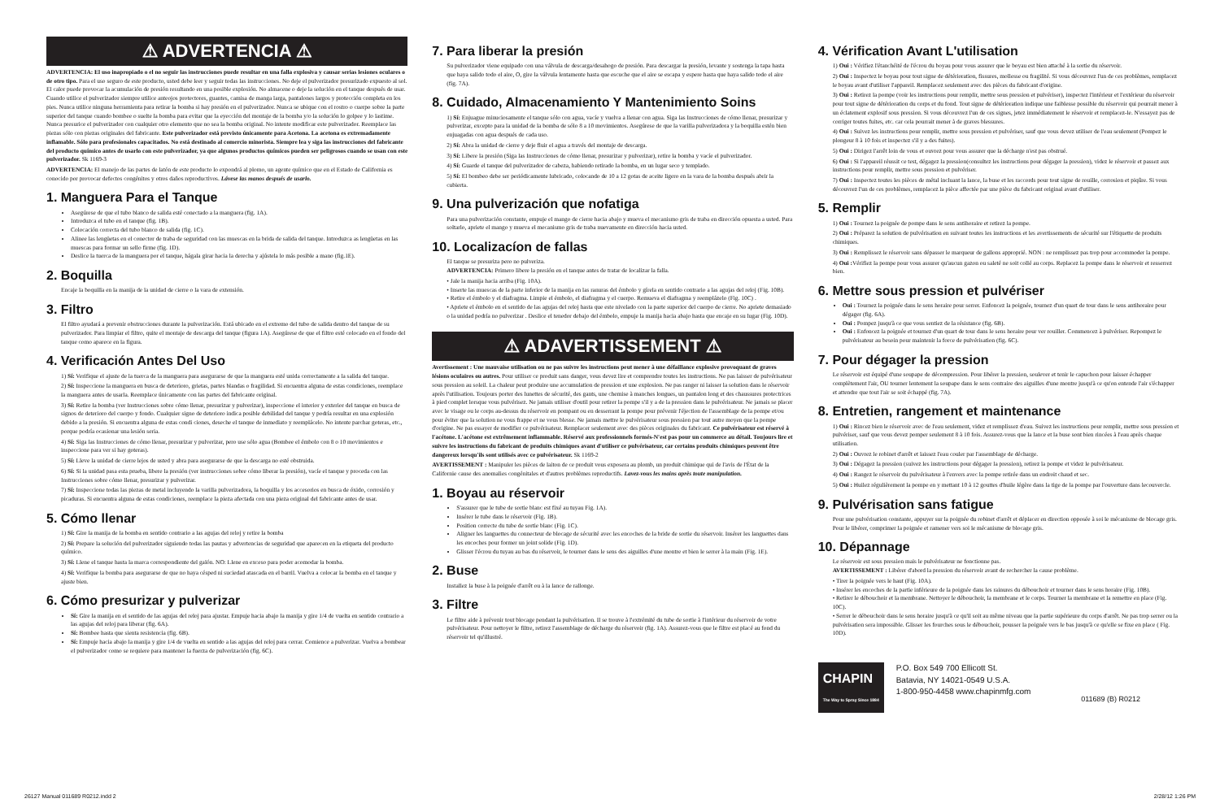⚠ ADVERTENCIA ⚠
ADVERTENCIA: El uso inapropiado o el no seguir las instrucciones puede resultar en una falla explosiva y causar serias lesiones oculares o de otro tipo. Para el uso seguro de este producto, usted debe leer y seguir todas las instrucciones. No deje el pulverizador presurizado expuesto al sol. El calor puede provocar la acumulación de presión resultando en una posible explosión. No almacene o deje la solución en el tanque después de usar. Cuando utilice el pulverizador siempre utilice anteojos protectores, guantes, camisa de manga larga, pantalones largos y protección completa en los pies. Nunca utilice ninguna herramienta para retirar la bomba si hay presión en el pulverizador. Nunca se ubique con el rostro o cuerpo sobre la parte superior del tanque cuando bombee o suelte la bomba para evitar que la eyección del montaje de la bomba y/o la solución lo golpee y lo lastime. Nunca presurice el pulverizador con cualquier otro elemento que no sea la bomba original. No intente modificar este pulverizador. Reemplace las piezas sólo con piezas originales del fabricante. Este pulverizador está previsto únicamente para Acetona. La acetona es extremadamente inflamable. Sólo para profesionales capacitados. No está destinado al comercio minorista. Siempre lea y siga las instrucciones del fabricante del producto químico antes de usarlo con este pulverizador, ya que algunos productos químicos pueden ser peligrosos cuando se usan con este pulverizador. Sk 1169-3
ADVERTENCIA: El manejo de las partes de latón de este producto lo expondrá al plomo, un agente químico que en el Estado de California es conocido por provocar defectos congénitos y otros daños reproductivos. Lávese las manos después de usarlo.
1. Manguera Para el Tanque
Asegúrese de que el tubo blanco de salida esté conectado a la manguera (fig. 1A).
Introduzca el tubo en el tanque (fig. 1B).
Colocación correcta del tubo blanco de salida (fig. 1C).
Alinee las lengüetas en el conector de traba de seguridad con las muescas en la brida de salida del tanque. Introduzca as lengüetas en las muescas para formar un sello firme (fig. 1D).
Deslice la tuerca de la manguera por el tanque, hágala girar hacia la derecha y ajústela lo más posible a mano (fig.1E).
2. Boquilla
Encaje la boquilla en la manija de la unidad de cierre o la vara de extensión.
3. Filtro
El filtro ayudará a prevenir obstrucciones durante la pulverización. Está ubicado en el extremo del tubo de salida dentro del tanque de su pulverizador. Para limpiar el filtro, quite el montaje de descarga del tanque (figura 1A). Asegúrese de que el filtro esté colocado en el fondo del tanque como aparece en la figura.
4. Verificación Antes Del Uso
1) Sí: Verifique el ajuste de la tuerca de la manguera para asegurarse de que la manguera esté unida correctamente a la salida del tanque.
2) Sí: Inspeccione la manguera en busca de deterioro, grietas, partes blandas o fragilidad. Si encuentra alguna de estas condiciones, reemplace la manguera antes de usarla. Reemplace únicamente con las partes del fabricante original.
3) Sí: Retire la bomba (ver Instrucciones sobre cómo llenar, presurizar y pulverizar), inspeccione el interior y exterior del tanque en busca de signos de deterioro del cuerpo y fondo. Cualquier signo de deterioro indica posible debilidad del tanque y podría resultar en una explosión debido a la presión. Si encuentra alguna de estas condi ciones, deseche el tanque de inmediato y reemplácelo. No intente parchar goteras, etc., porque podría ocasionar una lesión seria.
4) Sí: Siga las Instrucciones de cómo llenar, presurizar y pulverizar, pero use sólo agua (Bombee el émbolo con 8 o 10 movimientos e inspeccione para ver si hay goteras).
5) Sí: Lleve la unidad de cierre lejos de usted y abra para asegurarse de que la descarga no esté obstruida.
6) Sí: Si la unidad pasa esta prueba, libere la presión (ver instrucciones sobre cómo liberar la presión), vacíe el tanque y proceda con las Instrucciones sobre cómo llenar, presurizar y pulverizar.
7) Sí: Inspeccione todas las piezas de metal incluyendo la varilla pulverizadora, la boquilla y los accesorios en busca de óxido, corrosión y picaduras. Si encuentra alguna de estas condiciones, reemplace la pieza afectada con una pieza original del fabricante antes de usar.
5. Cómo llenar
1) Sí: Gire la manija de la bomba en sentido contrario a las agujas del reloj y retire la bomba
2) Sí: Prepare la solución del pulverizador siguiendo todas las pautas y advertencias de seguridad que aparecen en la etiqueta del producto químico.
3) Sí: Llene el tanque hasta la marca correspondiente del galón. NO: Llene en exceso para poder acomodar la bomba.
4) Sí: Verifique la bomba para asegurarse de que no haya césped ni suciedad atascada en el barril. Vuelva a colocar la bomba en el tanque y ajuste bien.
6. Cómo presurizar y pulverizar
Sí: Gire la manija en el sentido de las agujas del reloj para ajustar. Empuje hacia abajo la manija y gire 1/4 de vuelta en sentido contrario a las agujas del reloj para liberar (fig. 6A).
Sí: Bombee hasta que sienta resistencia (fig. 6B).
Sí: Empuje hacia abajo la manija y gire 1/4 de vuelta en sentido a las agujas del reloj para cerrar. Comience a pulverizar. Vuelva a bombear el pulverizador como se requiere para mantener la fuerza de pulverización (fig. 6C).
7. Para liberar la presión
Su pulverizador viene equipado con una válvula de descarga/desahogo de presión. Para descargar la presión, levante y sostenga la tapa hasta que haya salido todo el aire, O, gire la válvula lentamente hasta que escuche que el aire se escapa y espere hasta que haya salido todo el aire (fig. 7A).
8. Cuidado, Almacenamiento Y Mantenimiento Soins
1) Sí: Enjuague minuciosamente el tanque sólo con agua, vacíe y vuelva a llenar con agua. Siga las Instrucciones de cómo llenar, presurizar y pulverizar, excepto para la unidad de la bomba de sólo 8 a 10 movimientos. Asegúrese de que la varilla pulverizadora y la boquilla estén bien enjuagadas con agua después de cada uso.
2) Sí: Abra la unidad de cierre y deje fluir el agua a través del montaje de descarga.
3) Sí: Libere la presión (Siga las Instrucciones de cómo llenar, presurizar y pulverizar), retire la bomba y vacíe el pulverizador.
4) Sí: Guarde el tanque del pulverizador de cabeza, habiendo retirado la bomba, en un lugar seco y templado.
5) Sí: El bombeo debe ser periódicamente lubricado, colocando de 10 a 12 gotas de aceite ligero en la vara de la bomba después abrir la cubierta.
9. Una pulverización que nofatiga
Para una pulverización constante, empuje el mango de cierre hacia abajo y mueva el mecanismo gris de traba en dirección opuesta a usted. Para soltarlo, apriete el mango y mueva el mecanismo gris de traba nuevamente en dirección hacia usted.
10. Localizacíon de fallas
El tanque se presuriza pero no pulveriza.
ADVERTENCIA: Primero libere la presión en el tanque antes de tratar de localizar la falla.
• Jale la manija hacia arriba (Fig. 10A).
• Inserte las muescas de la parte inferior de la manija en las ranuras del émbolo y gírela en sentido contrario a las agujas del reloj (Fig. 10B).
• Retire el émbolo y el diafragma. Limpie el émbolo, el diafragma y el cuerpo. Remueva el diafragma y reemplázelo (Fig. 10C) .
• Apriete el émbolo en el sentido de las agujas del reloj hasta que este nivelado con la parte superior del cuerpo de cierre. No apriete demasiado o la unidad podría no pulverizar . Deslice el tenedor debajo del émbolo, empuje la manija hacia abajo hasta que encaje en su lugar (Fig. 10D).
⚠ ADAVERTISSEMENT ⚠
Avertissement : Une mauvaise utilisation ou ne pas suivre les instructions peut mener à une défaillance explosive provoquant de graves lésions oculaires ou autres. Pour utiliser ce produit sans danger, vous devez lire et comprendre toutes les instructions. Ne pas laisser de pulvérisateur sous pression au soleil. La chaleur peut produire une accumulation de pression et une explosion. Ne pas ranger ni laisser la solution dans le réservoir après l'utilisation. Toujours porter des lunettes de sécurité, des gants, une chemise à manches longues, un pantalon long et des chaussures protectrices à pied complet lorsque vous pulvérisez. Ne jamais utiliser d'outil pour retirer la pompe s'il y a de la pression dans le pulvérisateur. Ne jamais se placer avec le visage ou le corps au-dessus du réservoir en pompant ou en desserrant la pompe pour prévenir l'éjection de l'assemblage de la pompe et/ou pour éviter que la solution ne vous frappe et ne vous blesse. Ne jamais mettre le pulvérisateur sous pression par tout autre moyen que la pompe d'origine. Ne pas essayer de modifier ce pulvérisateur. Remplacer seulement avec des pièces originales du fabricant. Ce pulvérisateur est réservé à l'acétone. L'acétone est extrêmement inflammable. Réservé aux professionnels formés-N'est pas pour un commerce au détail. Toujours lire et suivre les instructions du fabricant de produits chimiques avant d'utiliser ce pulvérisateur, car certains produits chimiques peuvent être dangereux lorsqu'ils sont utilisés avec ce pulvérisateur. Sk 1169-2
AVERTISSEMENT : Manipuler les pièces de laiton de ce produit vous exposera au plomb, un produit chimique qui de l'avis de l'État de la Californie cause des anomalies congénitales et d'autres problèmes reproductifs. Lavez-vous les mains après toute manipulation.
1. Boyau au réservoir
S'assurer que le tube de sortie blanc est fixé au tuyau Fig. 1A).
Insérer le tube dans le réservoir (Fig. 1B).
Position correcte du tube de sortie blanc (Fig. 1C).
Aligner les languettes du connecteur de blocage de sécurité avec les encoches de la bride de sortie du réservoir. Insérer les languettes dans les encoches pour former un joint solide (Fig. 1D).
Glisser l'écrou du tuyau au bas du réservoir, le tourner dans le sens des aiguilles d'une montre et bien le serrer à la main (Fig. 1E).
2. Buse
Installez la buse à la poignée d'arrêt ou à la lance de rallonge.
3. Filtre
Le filtre aide à prévenir tout blocage pendant la pulvérisation. Il se trouve à l'extrémité du tube de sortie à l'intérieur du réservoir de votre pulvérisateur. Pour nettoyer le filtre, retirez l'assemblage de décharge du réservoir (fig. 1A). Assurez-vous que le filtre est placé au fond du réservoir tel qu'illustré.
4. Vérification Avant L'utilisation
1) Oui : Vérifiez l'étanchéité de l'écrou du boyau pour vous assurer que le boyau est bien attaché à la sortie du réservoir.
2) Oui : Inspectez le boyau pour tout signe de détérioration, fissures, mollesse ou fragilité. Si vous découvrez l'un de ces problèmes, remplacez le boyau avant d'utiliser l'appareil. Remplacez seulement avec des pièces du fabricant d'origine.
3) Oui : Retirez la pompe (voir les instructions pour remplir, mettre sous pression et pulvériser), inspectez l'intérieur et l'extérieur du réservoir pour tout signe de détérioration du corps et du fond. Tout signe de détérioration indique une faiblesse possible du réservoir qui pourrait mener à un éclatement explosif sous pression. Si vous découvrez l'un de ces signes, jetez immédiatement le réservoir et remplacez-le. N'essayez pas de corriger toutes fuites, etc. car cela pourrait mener à de graves blessures.
4) Oui : Suivez les instructions pour remplir, mettre sous pression et pulvériser, sauf que vous devez utiliser de l'eau seulement (Pompez le plongeur 8 à 10 fois et inspectez s'il y a des fuites).
5) Oui : Dirigez l'arrêt loin de vous et ouvrez pour vous assurer que la décharge n'est pas obstrué.
6) Oui : Si l'appareil réussit ce test, dégagez la pression(consultez les instructions pour dégager la pression), videz le réservoir et passez aux instructions pour remplir, mettre sous pression et pulvériser.
7) Oui : Inspectez toutes les pièces de métal incluant la lance, la buse et les raccords pour tout signe de rouille, corrosion et piqûre. Si vous découvrez l'un de ces problèmes, remplacez la pièce affectée par une pièce du fabricant original avant d'utiliser.
5. Remplir
1) Oui : Tournez la poignée de pompe dans le sens antihoraire et retirez la pompe.
2) Oui : Préparez la solution de pulvérisation en suivant toutes les instructions et les avertissements de sécurité sur l'étiquette de produits chimiques.
3) Oui : Remplissez le réservoir sans dépasser le marqueur de gallons approprié. NON : ne remplissez pas trop pour accommoder la pompe.
4) Oui : Vérifiez la pompe pour vous assurer qu'aucun gazon ou saleté ne soit collé au corps. Replacez la pompe dans le réservoir et resserrez bien.
6. Mettre sous pression et pulvériser
Oui : Tournez la poignée dans le sens horaire pour serrer. Enfoncez la poignée, tournez d'un quart de tour dans le sens antihoraire pour dégager (fig. 6A).
Oui : Pompez jusqu'à ce que vous sentiez de la résistance (fig. 6B).
Oui : Enfoncez la poignée et tournez d'un quart de tour dans le sens horaire pour ver rouiller. Commencez à pulvériser. Repompez le pulvérisateur au besoin pour maintenir la force de pulvérisation (fig. 6C).
7. Pour dégager la pression
Le réservoir est équipé d'une soupape de décompression. Pour libérer la pression, soulever et tenir le capuchon pour laisser échapper complètement l'air, OU tourner lentement la soupape dans le sens contraire des aiguilles d'une montre jusqu'à ce qu'on entende l'air s'échapper et attendre que tout l'air se soit échappé (fig. 7A).
8. Entretien, rangement et maintenance
1) Oui : Rincez bien le réservoir avec de l'eau seulement, videz et remplissez d'eau. Suivez les instructions pour remplir, mettre sous pression et pulvériser, sauf que vous devez pomper seulement 8 à 10 fois. Assurez-vous que la lance et la buse sont bien rincées à l'eau après chaque utilisation.
2) Oui : Ouvrez le robinet d'arrêt et laissez l'eau couler par l'assemblage de décharge.
3) Oui : Dégagez la pression (suivez les instructions pour dégager la pression), retirez la pompe et videz le pulvérisateur.
4) Oui : Rangez le réservoir du pulvérisateur à l'envers avec la pompe retirée dans un endroit chaud et sec.
5) Oui : Huilez régulièrement la pompe en y mettant 10 à 12 gouttes d'huile légère dans la tige de la pompe par l'ouverture dans lecouvercle.
9. Pulvérisation sans fatigue
Pour une pulvérisation constante, appuyer sur la poignée du robinet d'arrêt et déplacer en direction opposée à soi le mécanisme de blocage gris. Pour le libérer, comprimer la poignée et ramener vers soi le mécanisme de blocage gris.
10. Dépannage
Le réservoir est sous pression mais le pulvérisateur ne fonctionne pas.
AVERTISSEMENT : Libérer d'abord la pression du réservoir avant de rechercher la cause problème.
• Tirer la poignée vers le haut (Fig. 10A).
• Insérer les encoches de la partie inférieure de la poignée dans les rainures du débouchoir et tourner dans le sens horaire (Fig. 10B).
• Retirer le débouchoir et la membrane. Nettoyer le débouchoir, la membrane et le corps. Tourner la membrane et la remettre en place (Fig. 10C).
• Serrer le débouchoir dans le sens horaire jusqu'à ce qu'il soit au même niveau que la partie supérieure du corps d'arrêt. Ne pas trop serrer ou la pulvérisation sera impossible. Glisser les fourches sous le débouchoir, pousser la poignée vers le bas jusqu'à ce qu'elle se fixe en place ( Fig. 10D).
CHAPIN
The Way to Spray Since 1884
P.O. Box 549 700 Ellicott St.
Batavia, NY 14021-0549 U.S.A.
1-800-950-4458 www.chapinmfg.com
011689 (B) R0212
26127 Manual 011689 R0212.indd 2 2/28/12 1:26 PM